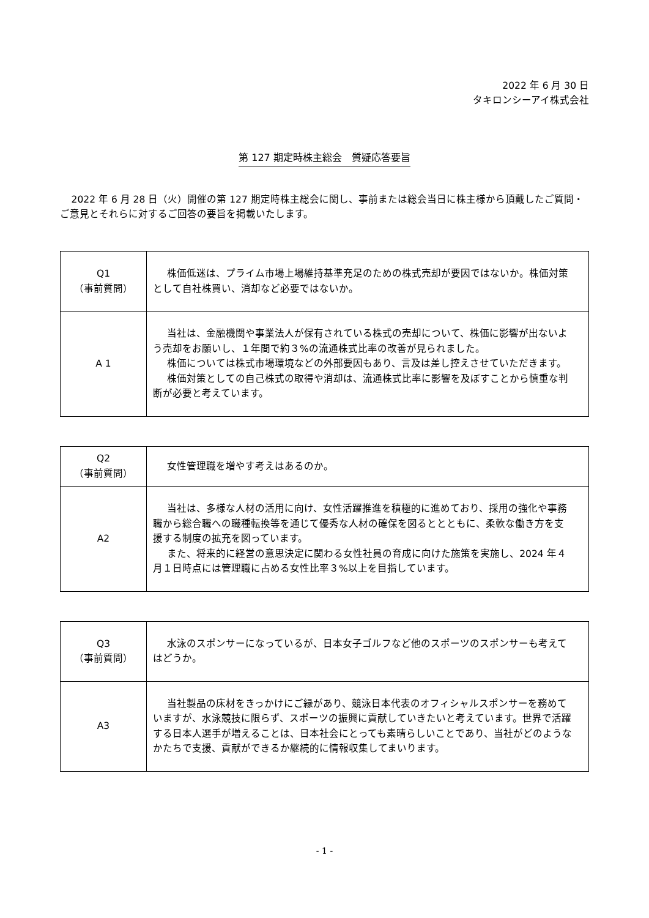2022 年 6 月 30 日
タキロンシーアイ株式会社
第 127 期定時株主総会　質疑応答要旨
2022 年 6 月 28 日（火）開催の第 127 期定時株主総会に関し、事前または総会当日に株主様から頂戴したご質問・ご意見とそれらに対するご回答の要旨を掲載いたします。
| Q1 （事前質問） | 株価低迷は、プライム市場上場維持基準充足のための株式売却が要因ではないか。株価対策として自社株買い、消却など必要ではないか。 |
| A 1 | 当社は、金融機関や事業法人が保有されている株式の売却について、株価に影響が出ないよう売却をお願いし、１年間で約３%の流通株式比率の改善が見られました。 株価については株式市場環境などの外部要因もあり、言及は差し控えさせていただきます。 株価対策としての自己株式の取得や消却は、流通株式比率に影響を及ぼすことから慎重な判断が必要と考えています。 |
| Q2 （事前質問） | 女性管理職を増やす考えはあるのか。 |
| A2 | 当社は、多様な人材の活用に向け、女性活躍推進を積極的に進めており、採用の強化や事務職から総合職への職種転換等を通じて優秀な人材の確保を図るととともに、柔軟な働き方を支援する制度の拡充を図っています。 また、将来的に経営の意思決定に関わる女性社員の育成に向けた施策を実施し、2024 年４月１日時点には管理職に占める女性比率３%以上を目指しています。 |
| Q3 （事前質問） | 水泳のスポンサーになっているが、日本女子ゴルフなど他のスポーツのスポンサーも考えてはどうか。 |
| A3 | 当社製品の床材をきっかけにご縁があり、競泳日本代表のオフィシャルスポンサーを務めていますが、水泳競技に限らず、スポーツの振興に貢献していきたいと考えています。世界で活躍する日本人選手が増えることは、日本社会にとっても素晴らしいことであり、当社がどのようなかたちで支援、貢献ができるか継続的に情報収集してまいります。 |
- 1 -